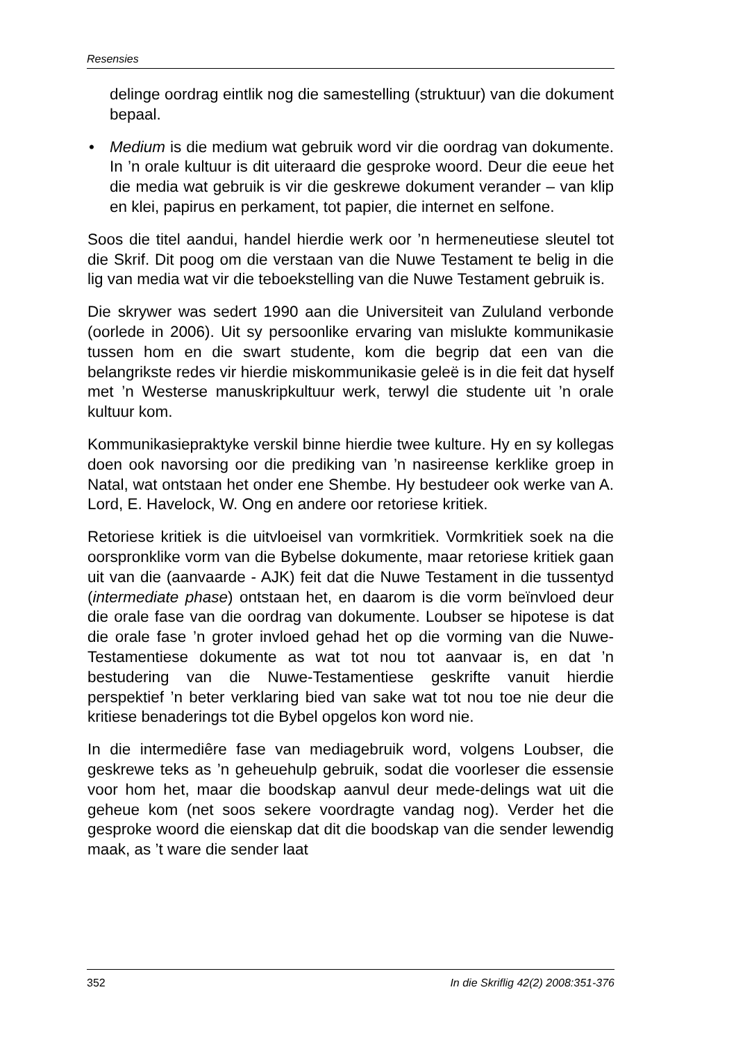Resensies
delinge oordrag eintlik nog die samestelling (struktuur) van die dokument bepaal.
• Medium is die medium wat gebruik word vir die oordrag van dokumente. In ’n orale kultuur is dit uiteraard die gesproke woord. Deur die eeue het die media wat gebruik is vir die geskrewe dokument verander – van klip en klei, papirus en perkament, tot papier, die internet en selfone.
Soos die titel aandui, handel hierdie werk oor ’n hermeneutiese sleutel tot die Skrif. Dit poog om die verstaan van die Nuwe Testament te belig in die lig van media wat vir die teboekstelling van die Nuwe Testament gebruik is.
Die skrywer was sedert 1990 aan die Universiteit van Zululand verbonde (oorlede in 2006). Uit sy persoonlike ervaring van mislukte kommunikasie tussen hom en die swart studente, kom die begrip dat een van die belangrikste redes vir hierdie miskommunikasie geleë is in die feit dat hyself met ’n Westerse manuskripkultuur werk, terwyl die studente uit ’n orale kultuur kom.
Kommunikasiepraktyke verskil binne hierdie twee kulture. Hy en sy kollegas doen ook navorsing oor die prediking van ’n nasireense kerklike groep in Natal, wat ontstaan het onder ene Shembe. Hy bestudeer ook werke van A. Lord, E. Havelock, W. Ong en andere oor retoriese kritiek.
Retoriese kritiek is die uitvloeisel van vormkritiek. Vormkritiek soek na die oorspronklike vorm van die Bybelse dokumente, maar retoriese kritiek gaan uit van die (aanvaarde - AJK) feit dat die Nuwe Testament in die tussentyd (intermediate phase) ontstaan het, en daarom is die vorm beïnvloed deur die orale fase van die oordrag van dokumente. Loubser se hipotese is dat die orale fase ’n groter invloed gehad het op die vorming van die Nuwe-Testamentiese dokumente as wat tot nou tot aanvaar is, en dat ’n bestudering van die Nuwe-Testamentiese geskrifte vanuit hierdie perspektief ’n beter verklaring bied van sake wat tot nou toe nie deur die kritiese benaderings tot die Bybel opgelos kon word nie.
In die intermediêre fase van mediagebruik word, volgens Loubser, die geskrewe teks as ’n geheuehulp gebruik, sodat die voorleser die essensie voor hom het, maar die boodskap aanvul deur mede-delings wat uit die geheue kom (net soos sekere voordragte vandag nog). Verder het die gesproke woord die eienskap dat dit die boodskap van die sender lewendig maak, as ’t ware die sender laat
352 In die Skriflig 42(2) 2008:351-376